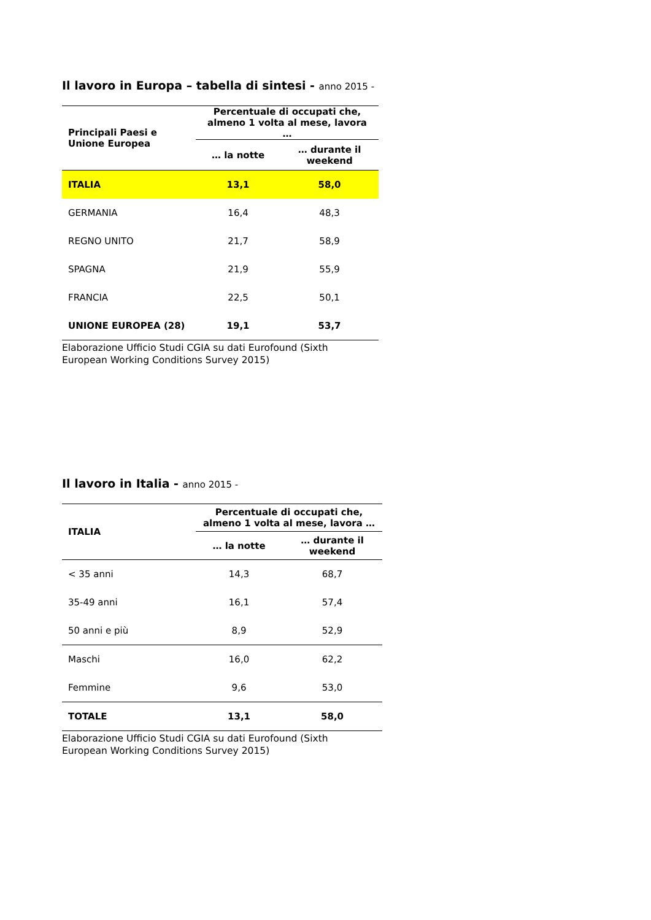Il lavoro in Europa – tabella di sintesi - anno 2015 -
| Principali Paesi e Unione Europea | Percentuale di occupati che, almeno 1 volta al mese, lavora … | |
| --- | --- | --- |
| | … la notte | … durante il weekend |
| ITALIA | 13,1 | 58,0 |
| GERMANIA | 16,4 | 48,3 |
| REGNO UNITO | 21,7 | 58,9 |
| SPAGNA | 21,9 | 55,9 |
| FRANCIA | 22,5 | 50,1 |
| UNIONE EUROPEA (28) | 19,1 | 53,7 |
Elaborazione Ufficio Studi CGIA su dati Eurofound (Sixth
European Working Conditions Survey 2015)
Il lavoro in Italia - anno 2015 -
| ITALIA | Percentuale di occupati che, almeno 1 volta al mese, lavora … | |
| --- | --- | --- |
| | … la notte | … durante il weekend |
| < 35 anni | 14,3 | 68,7 |
| 35-49 anni | 16,1 | 57,4 |
| 50 anni e più | 8,9 | 52,9 |
| Maschi | 16,0 | 62,2 |
| Femmine | 9,6 | 53,0 |
| TOTALE | 13,1 | 58,0 |
Elaborazione Ufficio Studi CGIA su dati Eurofound (Sixth
European Working Conditions Survey 2015)